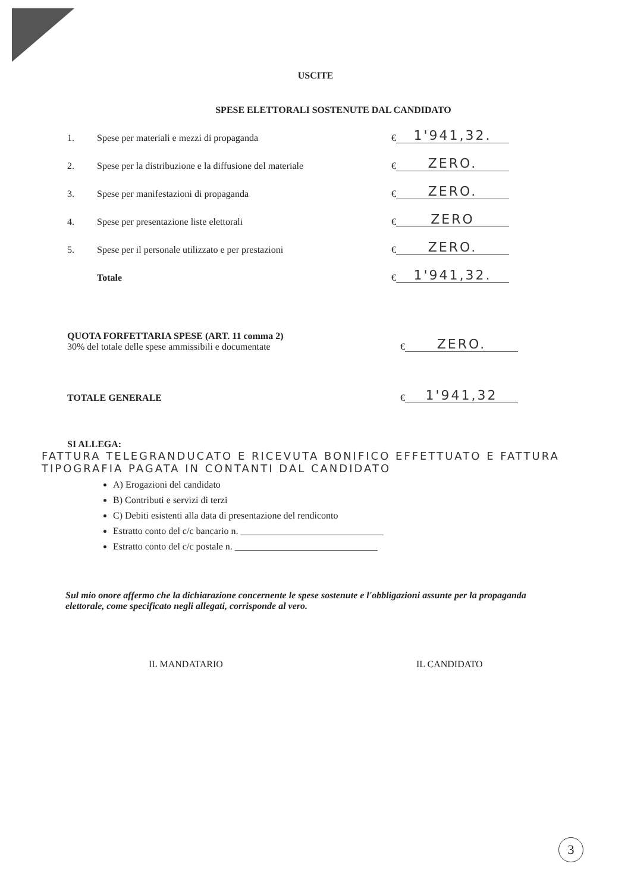USCITE
SPESE ELETTORALI SOSTENUTE DAL CANDIDATO
1. Spese per materiali e mezzi di propaganda € 1'941,32.
2. Spese per la distribuzione e la diffusione del materiale € ZERO.
3. Spese per manifestazioni di propaganda € ZERO.
4. Spese per presentazione liste elettorali € ZERO
5. Spese per il personale utilizzato e per prestazioni € ZERO.
Totale € 1'941,32.
QUOTA FORFETTARIA SPESE (ART. 11 comma 2)
30% del totale delle spese ammissibili e documentate
€ ZERO.
TOTALE GENERALE
€ 1'941,32
SI ALLEGA:
FATTURA TELEGRANDUCATO E RICEVUTA BONIFICO EFFETTUATO E FATTURA TIPOGRAFIA PAGATA IN CONTANTI DAL CANDIDATO
A) Erogazioni del candidato
B) Contributi e servizi di terzi
C) Debiti esistenti alla data di presentazione del rendiconto
Estratto conto del c/c bancario n. ______________________________
Estratto conto del c/c postale n. ______________________________
Sul mio onore affermo che la dichiarazione concernente le spese sostenute e l'obbligazioni assunte per la propaganda elettorale, come specificato negli allegati, corrisponde al vero.
IL MANDATARIO IL CANDIDATO
3